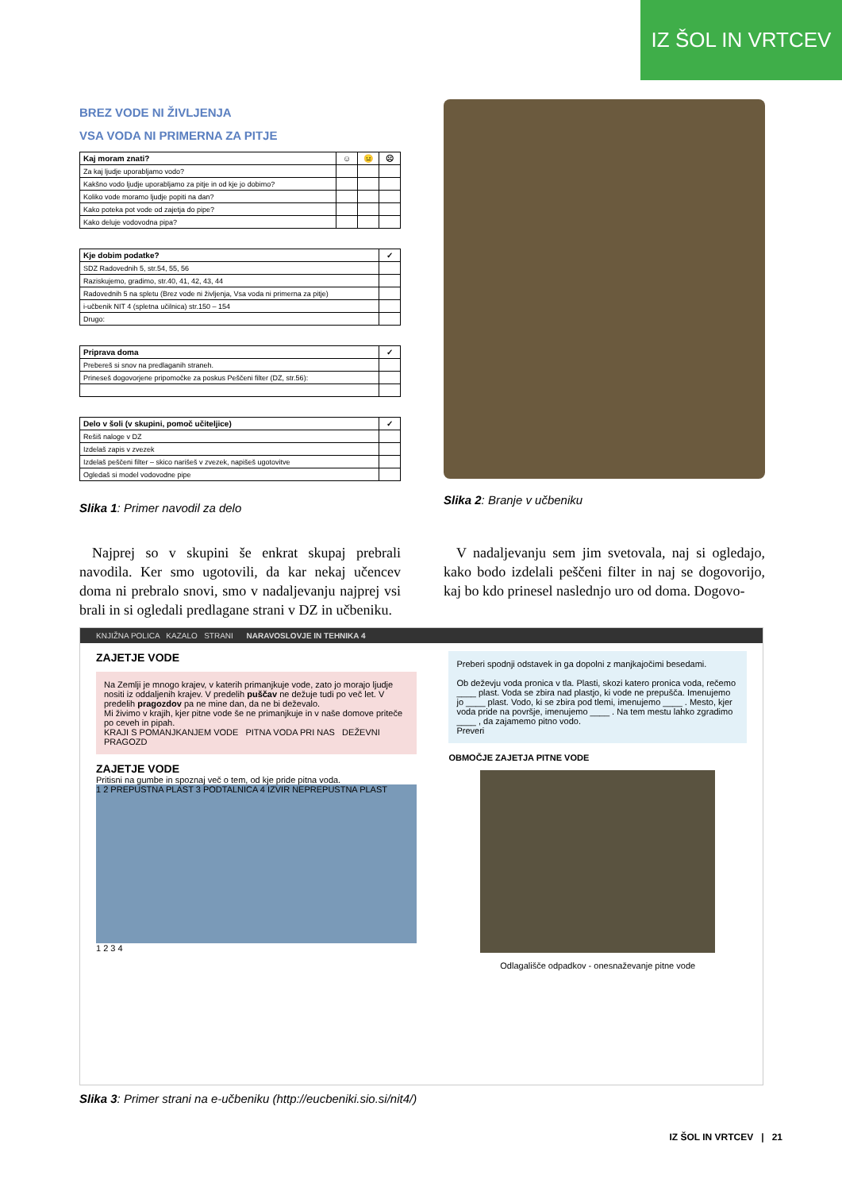IZ ŠOL IN VRTCEV
BREZ VODE NI ŽIVLJENJA
VSA VODA NI PRIMERNA ZA PITJE
| Kaj moram znati? | ☺ | 😐 | ☹ |
| --- | --- | --- | --- |
| Za kaj ljudje uporabljamo vodo? | | | |
| Kakšno vodo ljudje uporabljamo za pitje in od kje jo dobimo? | | | |
| Koliko vode moramo ljudje popiti na dan? | | | |
| Kako poteka pot vode od zajetja do pipe? | | | |
| Kako deluje vodovodna pipa? | | | |
| Kje dobim podatke? | ✓ |
| --- | --- |
| SDZ Radovednih 5, str.54, 55, 56 | |
| Raziskujemo, gradimo, str.40, 41, 42, 43, 44 | |
| Radovednih 5 na spletu (Brez vode ni življenja, Vsa voda ni primerna za pitje) | |
| i-učbenik NIT 4 (spletna učilnica) str.150 – 154 | |
| Drugo: | |
| Priprava doma | ✓ |
| --- | --- |
| Prebereš si snov na predlaganih straneh. | |
| Prineseš dogovorjene pripomočke za poskus Peščeni filter (DZ, str.56): | |
| Delo v šoli (v skupini, pomoč učiteljice) | ✓ |
| --- | --- |
| Rešiš naloge v DZ | |
| Izdelaš zapis v zvezek | |
| Izdelaš peščeni filter – skico narišeš v zvezek, napišeš ugotovitve | |
| Ogledaš si model vodovodne pipe | |
Slika 1: Primer navodil za delo
Slika 2: Branje v učbeniku
Najprej so v skupini še enkrat skupaj prebrali navodila. Ker smo ugotovili, da kar nekaj učencev doma ni prebralo snovi, smo v nadaljevanju najprej vsi brali in si ogledali predlagane strani v DZ in učbeniku.
V nadaljevanju sem jim svetovala, naj si ogledajo, kako bodo izdelali peščeni filter in naj se dogovorijo, kaj bo kdo prinesel naslednjo uro od doma. Dogovo-
KNJIŽNA POLICA KAZALO STRANI NARAVOSLOVJE IN TEHNIKA 4
ZAJETJE VODE
Na Zemlji je mnogo krajev, v katerih primanjkuje vode, zato jo morajo ljudje nositi iz oddaljenih krajev. V predelih puščav ne dežuje tudi po več let. V predelih pragozdov pa ne mine dan, da ne bi deževalo.
Mi živimo v krajih, kjer pitne vode še ne primanjkuje in v naše domove priteče po ceveh in pipah.
KRAJI S POMANJKANJEM VODE PITNA VODA PRI NAS DEŽEVNI PRAGOZD
ZAJETJE VODE
Pritisni na gumbe in spoznaj več o tem, od kje pride pitna voda.
1 2 PREPUSTNA PLAST 3 PODTALNICA 4 IZVIR NEPREPUSTNA PLAST
1 2 3 4
Preberi spodnji odstavek in ga dopolni z manjkajočimi besedami.
Ob deževju voda pronica v tla. Plasti, skozi katero pronica voda, rečemo ____ plast. Voda se zbira nad plastjo, ki vode ne prepušča. Imenujemo jo ____ plast. Vodo, ki se zbira pod tlemi, imenujemo ____ . Mesto, kjer voda pride na površje, imenujemo ____ . Na tem mestu lahko zgradimo ____ , da zajamemo pitno vodo.
Preveri
OBMOČJE ZAJETJA PITNE VODE
Odlagališče odpadkov - onesnaževanje pitne vode
Slika 3: Primer strani na e-učbeniku (http://eucbeniki.sio.si/nit4/)
IZ ŠOL IN VRTCEV | 21